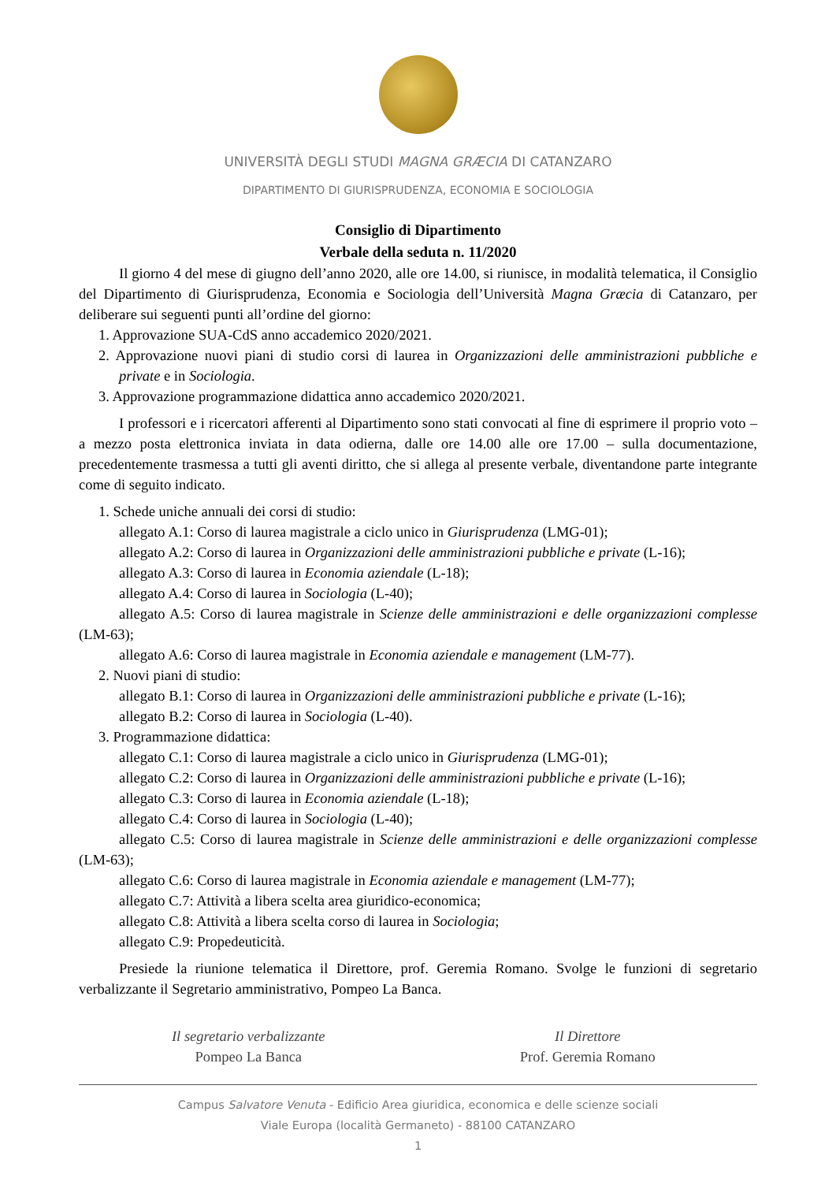UNIVERSITÀ DEGLI STUDI MAGNA GRÆCIA DI CATANZARO
DIPARTIMENTO DI GIURISPRUDENZA, ECONOMIA E SOCIOLOGIA
Consiglio di Dipartimento
Verbale della seduta n. 11/2020
Il giorno 4 del mese di giugno dell’anno 2020, alle ore 14.00, si riunisce, in modalità telematica, il Consiglio del Dipartimento di Giurisprudenza, Economia e Sociologia dell’Università Magna Græcia di Catanzaro, per deliberare sui seguenti punti all’ordine del giorno:
1. Approvazione SUA-CdS anno accademico 2020/2021.
2. Approvazione nuovi piani di studio corsi di laurea in Organizzazioni delle amministrazioni pubbliche e private e in Sociologia.
3. Approvazione programmazione didattica anno accademico 2020/2021.
I professori e i ricercatori afferenti al Dipartimento sono stati convocati al fine di esprimere il proprio voto – a mezzo posta elettronica inviata in data odierna, dalle ore 14.00 alle ore 17.00 – sulla documentazione, precedentemente trasmessa a tutti gli aventi diritto, che si allega al presente verbale, diventandone parte integrante come di seguito indicato.
1. Schede uniche annuali dei corsi di studio:
allegato A.1: Corso di laurea magistrale a ciclo unico in Giurisprudenza (LMG-01);
allegato A.2: Corso di laurea in Organizzazioni delle amministrazioni pubbliche e private (L-16);
allegato A.3: Corso di laurea in Economia aziendale (L-18);
allegato A.4: Corso di laurea in Sociologia (L-40);
allegato A.5: Corso di laurea magistrale in Scienze delle amministrazioni e delle organizzazioni complesse (LM-63);
allegato A.6: Corso di laurea magistrale in Economia aziendale e management (LM-77).
2. Nuovi piani di studio:
allegato B.1: Corso di laurea in Organizzazioni delle amministrazioni pubbliche e private (L-16);
allegato B.2: Corso di laurea in Sociologia (L-40).
3. Programmazione didattica:
allegato C.1: Corso di laurea magistrale a ciclo unico in Giurisprudenza (LMG-01);
allegato C.2: Corso di laurea in Organizzazioni delle amministrazioni pubbliche e private (L-16);
allegato C.3: Corso di laurea in Economia aziendale (L-18);
allegato C.4: Corso di laurea in Sociologia (L-40);
allegato C.5: Corso di laurea magistrale in Scienze delle amministrazioni e delle organizzazioni complesse (LM-63);
allegato C.6: Corso di laurea magistrale in Economia aziendale e management (LM-77);
allegato C.7: Attività a libera scelta area giuridico-economica;
allegato C.8: Attività a libera scelta corso di laurea in Sociologia;
allegato C.9: Propedeuticità.
Presiede la riunione telematica il Direttore, prof. Geremia Romano. Svolge le funzioni di segretario verbalizzante il Segretario amministrativo, Pompeo La Banca.
Il segretario verbalizzante
Pompeo La Banca
Il Direttore
Prof. Geremia Romano
Campus Salvatore Venuta - Edificio Area giuridica, economica e delle scienze sociali
Viale Europa (località Germaneto) - 88100 CATANZARO
1